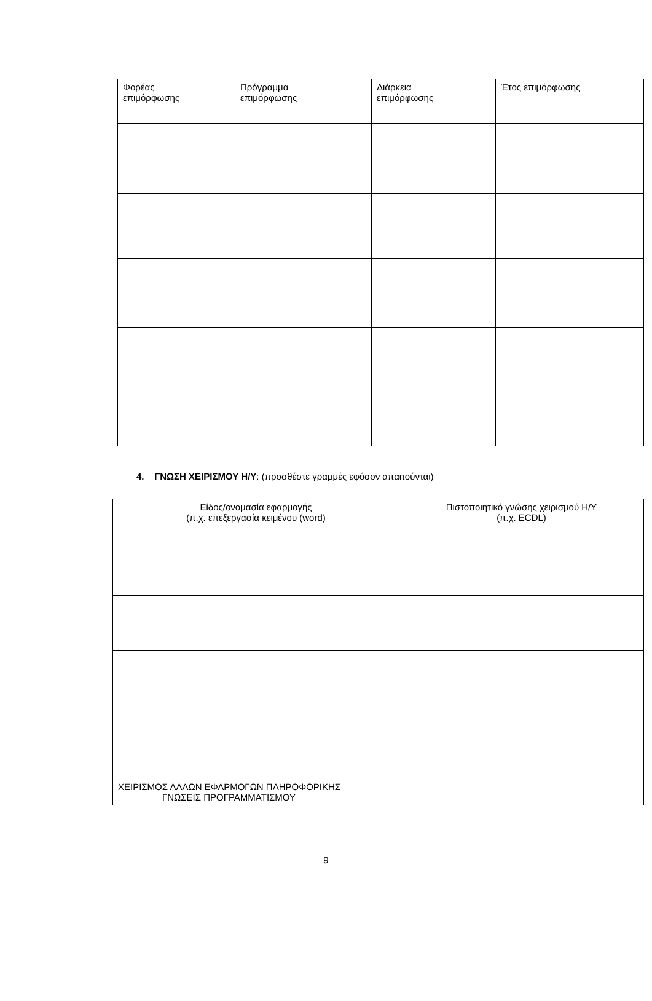| Φορέας επιμόρφωσης | Πρόγραμμα επιμόρφωσης | Διάρκεια επιμόρφωσης | Έτος επιμόρφωσης |
| --- | --- | --- | --- |
4. ΓΝΩΣΗ ΧΕΙΡΙΣΜΟΥ Η/Υ: (προσθέστε γραμμές εφόσον απαιτούνται)
| Είδος/ονομασία εφαρμογής (π.χ. επεξεργασία κειμένου (word) | Πιστοποιητικό γνώσης χειρισμού Η/Υ (π.χ. ECDL) |
| --- | --- |
| ΧΕΙΡΙΣΜΟΣ ΑΛΛΩΝ ΕΦΑΡΜΟΓΩΝ ΠΛΗΡΟΦΟΡΙΚΗΣ ΓΝΩΣΕΙΣ ΠΡΟΓΡΑΜΜΑΤΙΣΜΟΥ | |
9